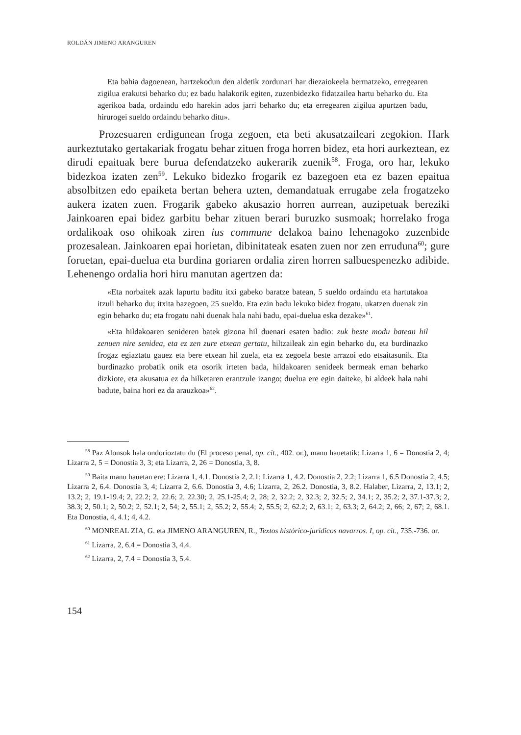ROLDÁN JIMENO ARANGUREN
Eta bahia dagoenean, hartzekodun den aldetik zordunari har diezaiokeela bermatzeko, erregearen zigilua erakutsi beharko du; ez badu halakorik egiten, zuzenbidezko fidatzailea hartu beharko du. Eta agerikoa bada, ordaindu edo harekin ados jarri beharko du; eta erregearen zigilua apurtzen badu, hirurogei sueldo ordaindu beharko ditu».
Prozesuaren erdigunean froga zegoen, eta beti akusatzaileari zegokion. Hark aurkeztutako gertakariak frogatu behar zituen froga horren bidez, eta hori aurkeztean, ez dirudi epaituak bere burua defendatzeko aukerarik zuenik<sup>58</sup>. Froga, oro har, lekuko bidezkoa izaten zen<sup>59</sup>. Lekuko bidezko frogarik ez bazegoen eta ez bazen epaitua absolbitzen edo epaiketa bertan behera uzten, demandatuak errugabe zela frogatzeko aukera izaten zuen. Frogarik gabeko akusazio horren aurrean, auzipetuak bereziki Jainkoaren epai bidez garbitu behar zituen berari buruzko susmoak; horrelako froga ordalikoak oso ohikoak ziren ius commune delakoa baino lehenagoko zuzenbide prozesalean. Jainkoaren epai horietan, dibinitateak esaten zuen nor zen erruduna<sup>60</sup>; gure foruetan, epai-duelua eta burdina goriaren ordalia ziren horren salbuespenezko adibide. Lehenengo ordalia hori hiru manutan agertzen da:
«Eta norbaitek azak lapurtu baditu itxi gabeko baratze batean, 5 sueldo ordaindu eta hartutakoa itzuli beharko du; itxita bazegoen, 25 sueldo. Eta ezin badu lekuko bidez frogatu, ukatzen duenak zin egin beharko du; eta frogatu nahi duenak hala nahi badu, epai-duelua eska dezake»<sup>61</sup>.
«Eta hildakoaren senideren batek gizona hil duenari esaten badio: zuk beste modu batean hil zenuen nire senidea, eta ez zen zure etxean gertatu, hiltzaileak zin egin beharko du, eta burdinazko frogaz egiaztatu gauez eta bere etxean hil zuela, eta ez zegoela beste arrazoi edo etsaitasunik. Eta burdinazko probatik onik eta osorik irteten bada, hildakoaren senideek bermeak eman beharko dizkiote, eta akusatua ez da hilketaren erantzule izango; duelua ere egin daiteke, bi aldeek hala nahi badute, baina hori ez da arauzkoa»<sup>62</sup>.
<sup>58</sup> Paz Alonsok hala ondorioztatu du (El proceso penal, op. cit., 402. or.), manu hauetatik: Lizarra 1, 6 = Donostia 2, 4; Lizarra 2, 5 = Donostia 3, 3; eta Lizarra, 2, 26 = Donostia, 3, 8.
<sup>59</sup> Baita manu hauetan ere: Lizarra 1, 4.1. Donostia 2, 2.1; Lizarra 1, 4.2. Donostia 2, 2.2; Lizarra 1, 6.5 Donostia 2, 4.5; Lizarra 2, 6.4. Donostia 3, 4; Lizarra 2, 6.6. Donostia 3, 4.6; Lizarra, 2, 26.2. Donostia, 3, 8.2. Halaber, Lizarra, 2, 13.1; 2, 13.2; 2, 19.1-19.4; 2, 22.2; 2, 22.6; 2, 22.30; 2, 25.1-25.4; 2, 28; 2, 32.2; 2, 32.3; 2, 32.5; 2, 34.1; 2, 35.2; 2, 37.1-37.3; 2, 38.3; 2, 50.1; 2, 50.2; 2, 52.1; 2, 54; 2, 55.1; 2, 55.2; 2, 55.4; 2, 55.5; 2, 62.2; 2, 63.1; 2, 63.3; 2, 64.2; 2, 66; 2, 67; 2, 68.1. Eta Donostia, 4, 4.1; 4, 4.2.
<sup>60</sup> MONREAL ZIA, G. eta JIMENO ARANGUREN, R., Textos histórico-jurídicos navarros. I, op. cit., 735.-736. or.
<sup>61</sup> Lizarra, 2, 6.4 = Donostia 3, 4.4.
<sup>62</sup> Lizarra, 2, 7.4 = Donostia 3, 5.4.
154